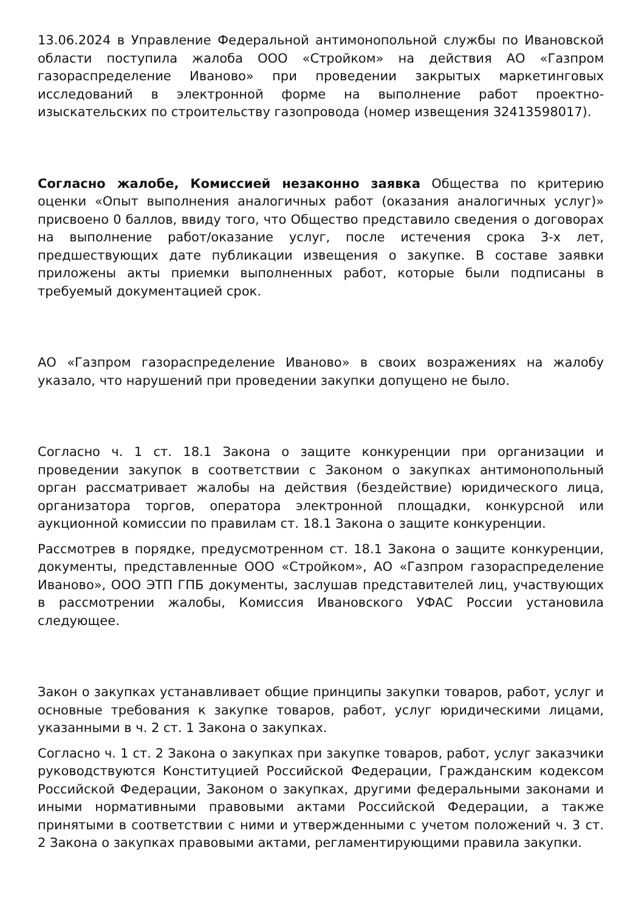13.06.2024 в Управление Федеральной антимонопольной службы по Ивановской области поступила жалоба ООО «Стройком» на действия АО «Газпром газораспределение Иваново» при проведении закрытых маркетинговых исследований в электронной форме на выполнение работ проектно-изыскательских по строительству газопровода (номер извещения 32413598017).
Согласно жалобе, Комиссией незаконно заявка Общества по критерию оценки «Опыт выполнения аналогичных работ (оказания аналогичных услуг)» присвоено 0 баллов, ввиду того, что Общество представило сведения о договорах на выполнение работ/оказание услуг, после истечения срока 3-х лет, предшествующих дате публикации извещения о закупке. В составе заявки приложены акты приемки выполненных работ, которые были подписаны в требуемый документацией срок.
АО «Газпром газораспределение Иваново» в своих возражениях на жалобу указало, что нарушений при проведении закупки допущено не было.
Согласно ч. 1 ст. 18.1 Закона о защите конкуренции при организации и проведении закупок в соответствии с Законом о закупках антимонопольный орган рассматривает жалобы на действия (бездействие) юридического лица, организатора торгов, оператора электронной площадки, конкурсной или аукционной комиссии по правилам ст. 18.1 Закона о защите конкуренции.
Рассмотрев в порядке, предусмотренном ст. 18.1 Закона о защите конкуренции, документы, представленные ООО «Стройком», АО «Газпром газораспределение Иваново», ООО ЭТП ГПБ документы, заслушав представителей лиц, участвующих в рассмотрении жалобы, Комиссия Ивановского УФАС России установила следующее.
Закон о закупках устанавливает общие принципы закупки товаров, работ, услуг и основные требования к закупке товаров, работ, услуг юридическими лицами, указанными в ч. 2 ст. 1 Закона о закупках.
Согласно ч. 1 ст. 2 Закона о закупках при закупке товаров, работ, услуг заказчики руководствуются Конституцией Российской Федерации, Гражданским кодексом Российской Федерации, Законом о закупках, другими федеральными законами и иными нормативными правовыми актами Российской Федерации, а также принятыми в соответствии с ними и утвержденными с учетом положений ч. 3 ст. 2 Закона о закупках правовыми актами, регламентирующими правила закупки.